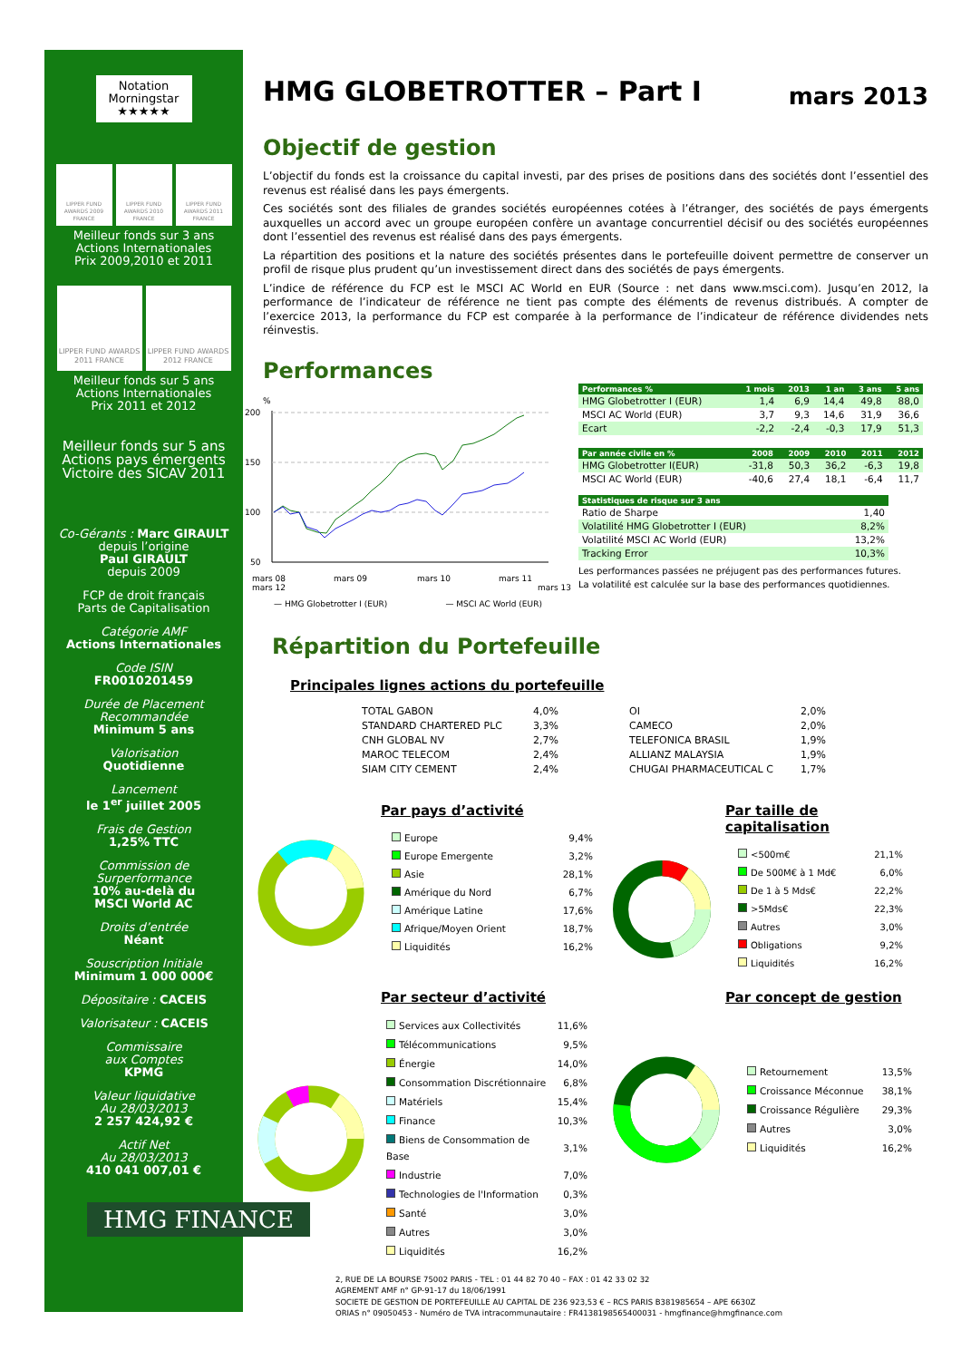Notation
Morningstar
★★★★★
LIPPER FUND AWARDS 2009 FRANCE
LIPPER FUND AWARDS 2010 FRANCE
LIPPER FUND AWARDS 2011 FRANCE
Meilleur fonds sur 3 ans
Actions Internationales
Prix 2009,2010 et 2011
LIPPER FUND AWARDS 2011 FRANCE
LIPPER FUND AWARDS 2012 FRANCE
Meilleur fonds sur 5 ans
Actions Internationales
Prix 2011 et 2012
Meilleur fonds sur 5 ans
Actions pays émergents
Victoire des SICAV 2011
Co-Gérants : Marc GIRAULT
depuis l’origine
Paul GIRAULT
depuis 2009
FCP de droit français
Parts de Capitalisation
Catégorie AMF
Actions Internationales
Code ISIN
FR0010201459
Durée de Placement
Recommandée
Minimum 5 ans
Valorisation
Quotidienne
Lancement
le 1<sup>er</sup> juillet 2005
Frais de Gestion
1,25% TTC
Commission de
Surperformance
10% au-delà du
MSCI World AC
Droits d’entrée
Néant
Souscription Initiale
Minimum 1 000 000€
Dépositaire : CACEIS
Valorisateur : CACEIS
Commissaire
aux Comptes
KPMG
Valeur liquidative
Au 28/03/2013
2 257 424,92 €
Actif Net
Au 28/03/2013
410 041 007,01 €
HMG FINANCE
HMG GLOBETROTTER – Part I mars 2013
Objectif de gestion
L’objectif du fonds est la croissance du capital investi, par des prises de positions dans des sociétés dont l’essentiel des revenus est réalisé dans les pays émergents.
Ces sociétés sont des filiales de grandes sociétés européennes cotées à l’étranger, des sociétés de pays émergents auxquelles un accord avec un groupe européen confère un avantage concurrentiel décisif ou des sociétés européennes dont l’essentiel des revenus est réalisé dans des pays émergents.
La répartition des positions et la nature des sociétés présentes dans le portefeuille doivent permettre de conserver un profil de risque plus prudent qu’un investissement direct dans des sociétés de pays émergents.
L’indice de référence du FCP est le MSCI AC World en EUR (Source : net dans www.msci.com). Jusqu’en 2012, la performance de l’indicateur de référence ne tient pas compte des éléments de revenus distribués. A compter de l’exercice 2013, la performance du FCP est comparée à la performance de l’indicateur de référence dividendes nets réinvestis.
Performances
%
200
150
100
50
mars 08
mars 09
mars 10
mars 11
mars 12 mars 13
— HMG Globetrotter I (EUR) — MSCI AC World (EUR)
| Performances % | 1 mois | 2013 | 1 an | 3 ans | 5 ans |
| --- | --- | --- | --- | --- | --- |
| HMG Globetrotter I (EUR) | 1,4 | 6,9 | 14,4 | 49,8 | 88,0 |
| MSCI AC World (EUR) | 3,7 | 9,3 | 14,6 | 31,9 | 36,6 |
| Ecart | -2,2 | -2,4 | -0,3 | 17,9 | 51,3 |
| Par année civile en % | 2008 | 2009 | 2010 | 2011 | 2012 |
| --- | --- | --- | --- | --- | --- |
| HMG Globetrotter I(EUR) | -31,8 | 50,3 | 36,2 | -6,3 | 19,8 |
| MSCI AC World (EUR) | -40,6 | 27,4 | 18,1 | -6,4 | 11,7 |
| Statistiques de risque sur 3 ans | |
| --- | --- |
| Ratio de Sharpe | 1,40 |
| Volatilité HMG Globetrotter I (EUR) | 8,2% |
| Volatilité MSCI AC World (EUR) | 13,2% |
| Tracking Error | 10,3% |
Les performances passées ne préjugent pas des performances futures.
La volatilité est calculée sur la base des performances quotidiennes.
Répartition du Portefeuille
Principales lignes actions du portefeuille
| TOTAL GABON | 4,0% |
| STANDARD CHARTERED PLC | 3,3% |
| CNH GLOBAL NV | 2,7% |
| MAROC TELECOM | 2,4% |
| SIAM CITY CEMENT | 2,4% |
| OI | 2,0% |
| CAMECO | 2,0% |
| TELEFONICA BRASIL | 1,9% |
| ALLIANZ MALAYSIA | 1,9% |
| CHUGAI PHARMACEUTICAL C | 1,7% |
Par pays d’activité
| Europe | 9,4% |
| Europe Emergente | 3,2% |
| Asie | 28,1% |
| Amérique du Nord | 6,7% |
| Amérique Latine | 17,6% |
| Afrique/Moyen Orient | 18,7% |
| Liquidités | 16,2% |
Par taille de capitalisation
| <500m€ | 21,1% |
| De 500M€ à 1 Md€ | 6,0% |
| De 1 à 5 Mds€ | 22,2% |
| >5Mds€ | 22,3% |
| Autres | 3,0% |
| Obligations | 9,2% |
| Liquidités | 16,2% |
Par secteur d’activité
| Services aux Collectivités | 11,6% |
| Télécommunications | 9,5% |
| Énergie | 14,0% |
| Consommation Discrétionnaire | 6,8% |
| Matériels | 15,4% |
| Finance | 10,3% |
| Biens de Consommation de Base | 3,1% |
| Industrie | 7,0% |
| Technologies de l'Information | 0,3% |
| Santé | 3,0% |
| Autres | 3,0% |
| Liquidités | 16,2% |
Par concept de gestion
| Retournement | 13,5% |
| Croissance Méconnue | 38,1% |
| Croissance Régulière | 29,3% |
| Autres | 3,0% |
| Liquidités | 16,2% |
2, RUE DE LA BOURSE 75002 PARIS - TEL : 01 44 82 70 40 – FAX : 01 42 33 02 32
AGREMENT AMF n° GP-91-17 du 18/06/1991
SOCIETE DE GESTION DE PORTEFEUILLE AU CAPITAL DE 236 923,53 € – RCS PARIS B381985654 – APE 6630Z
ORIAS n° 09050453 - Numéro de TVA intracommunautaire : FR4138198565400031 - hmgfinance@hmgfinance.com